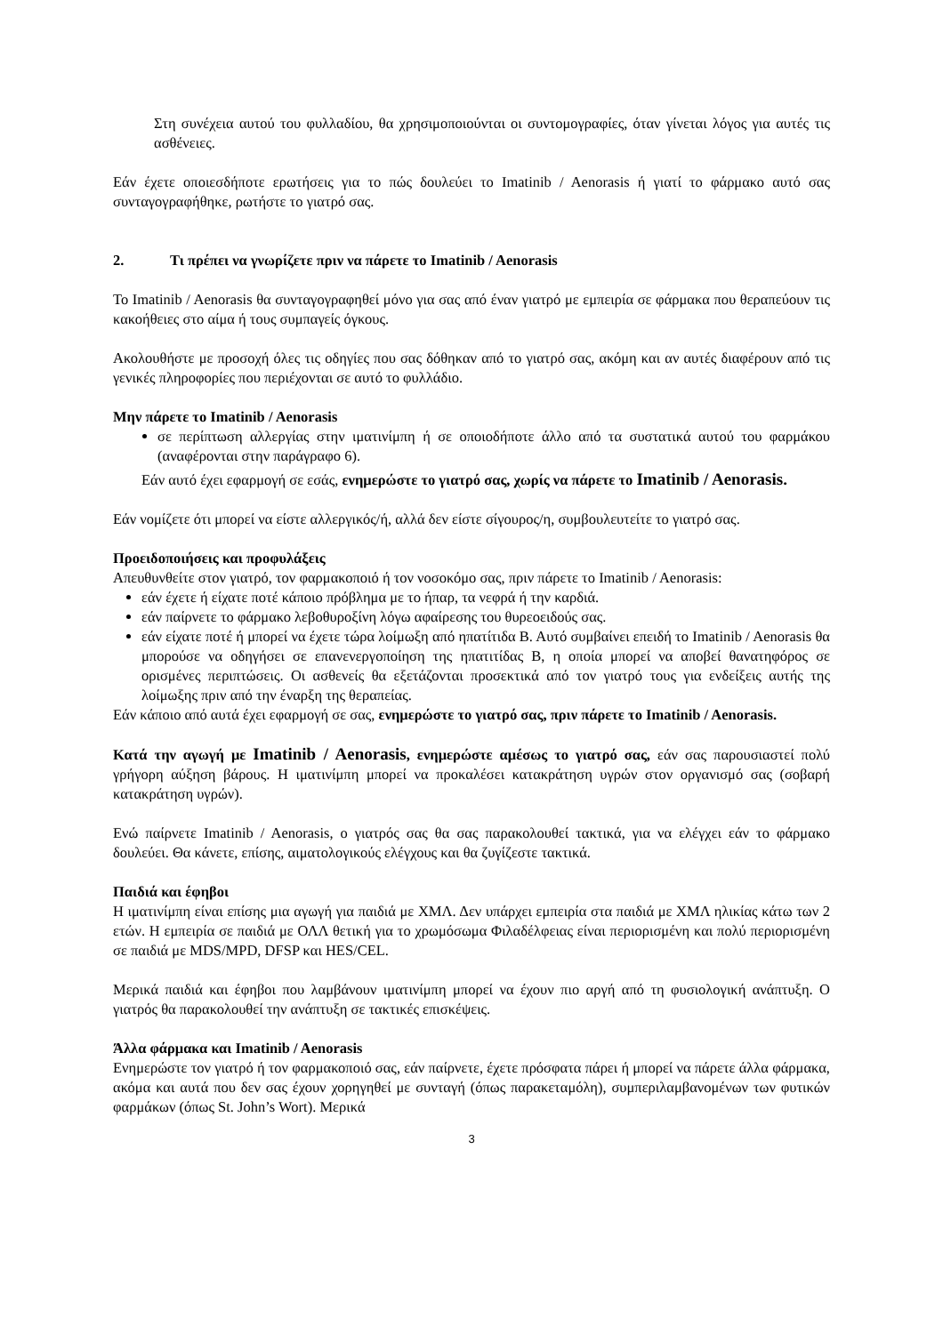Στη συνέχεια αυτού του φυλλαδίου, θα χρησιμοποιούνται οι συντομογραφίες, όταν γίνεται λόγος για αυτές τις ασθένειες.
Εάν έχετε οποιεσδήποτε ερωτήσεις για το πώς δουλεύει το Imatinib / Aenorasis ή γιατί το φάρμακο αυτό σας συνταγογραφήθηκε, ρωτήστε το γιατρό σας.
2. Τι πρέπει να γνωρίζετε πριν να πάρετε το Imatinib / Aenorasis
Το Imatinib / Aenorasis θα συνταγογραφηθεί μόνο για σας από έναν γιατρό με εμπειρία σε φάρμακα που θεραπεύουν τις κακοήθειες στο αίμα ή τους συμπαγείς όγκους.
Ακολουθήστε με προσοχή όλες τις οδηγίες που σας δόθηκαν από το γιατρό σας, ακόμη και αν αυτές διαφέρουν από τις γενικές πληροφορίες που περιέχονται σε αυτό το φυλλάδιο.
Μην πάρετε το Imatinib / Aenorasis
σε περίπτωση αλλεργίας στην ιματινίμπη ή σε οποιοδήποτε άλλο από τα συστατικά αυτού του φαρμάκου (αναφέρονται στην παράγραφο 6).
Εάν αυτό έχει εφαρμογή σε εσάς, ενημερώστε το γιατρό σας, χωρίς να πάρετε το Imatinib / Aenorasis.
Εάν νομίζετε ότι μπορεί να είστε αλλεργικός/ή, αλλά δεν είστε σίγουρος/η, συμβουλευτείτε το γιατρό σας.
Προειδοποιήσεις και προφυλάξεις
Απευθυνθείτε στον γιατρό, τον φαρμακοποιό ή τον νοσοκόμο σας, πριν πάρετε το Imatinib / Aenorasis:
εάν έχετε ή είχατε ποτέ κάποιο πρόβλημα με το ήπαρ, τα νεφρά ή την καρδιά.
εάν παίρνετε το φάρμακο λεβοθυροξίνη λόγω αφαίρεσης του θυρεοειδούς σας.
εάν είχατε ποτέ ή μπορεί να έχετε τώρα λοίμωξη από ηπατίτιδα Β. Αυτό συμβαίνει επειδή το Imatinib / Aenorasis θα μπορούσε να οδηγήσει σε επανενεργοποίηση της ηπατιτίδας Β, η οποία μπορεί να αποβεί θανατηφόρος σε ορισμένες περιπτώσεις. Οι ασθενείς θα εξετάζονται προσεκτικά από τον γιατρό τους για ενδείξεις αυτής της λοίμωξης πριν από την έναρξη της θεραπείας.
Εάν κάποιο από αυτά έχει εφαρμογή σε σας, ενημερώστε το γιατρό σας, πριν πάρετε το Imatinib / Aenorasis.
Κατά την αγωγή με Imatinib / Aenorasis, ενημερώστε αμέσως το γιατρό σας, εάν σας παρουσιαστεί πολύ γρήγορη αύξηση βάρους. Η ιματινίμπη μπορεί να προκαλέσει κατακράτηση υγρών στον οργανισμό σας (σοβαρή κατακράτηση υγρών).
Ενώ παίρνετε Imatinib / Aenorasis, ο γιατρός σας θα σας παρακολουθεί τακτικά, για να ελέγχει εάν το φάρμακο δουλεύει. Θα κάνετε, επίσης, αιματολογικούς ελέγχους και θα ζυγίζεστε τακτικά.
Παιδιά και έφηβοι
Η ιματινίμπη είναι επίσης μια αγωγή για παιδιά με ΧΜΛ. Δεν υπάρχει εμπειρία στα παιδιά με ΧΜΛ ηλικίας κάτω των 2 ετών. Η εμπειρία σε παιδιά με ΟΛΛ θετική για το χρωμόσωμα Φιλαδέλφειας είναι περιορισμένη και πολύ περιορισμένη σε παιδιά με MDS/MPD, DFSP και HES/CEL.
Μερικά παιδιά και έφηβοι που λαμβάνουν ιματινίμπη μπορεί να έχουν πιο αργή από τη φυσιολογική ανάπτυξη. Ο γιατρός θα παρακολουθεί την ανάπτυξη σε τακτικές επισκέψεις.
Άλλα φάρμακα και Imatinib / Aenorasis
Ενημερώστε τον γιατρό ή τον φαρμακοποιό σας, εάν παίρνετε, έχετε πρόσφατα πάρει ή μπορεί να πάρετε άλλα φάρμακα, ακόμα και αυτά που δεν σας έχουν χορηγηθεί με συνταγή (όπως παρακεταμόλη), συμπεριλαμβανομένων των φυτικών φαρμάκων (όπως St. John’s Wort). Μερικά
3